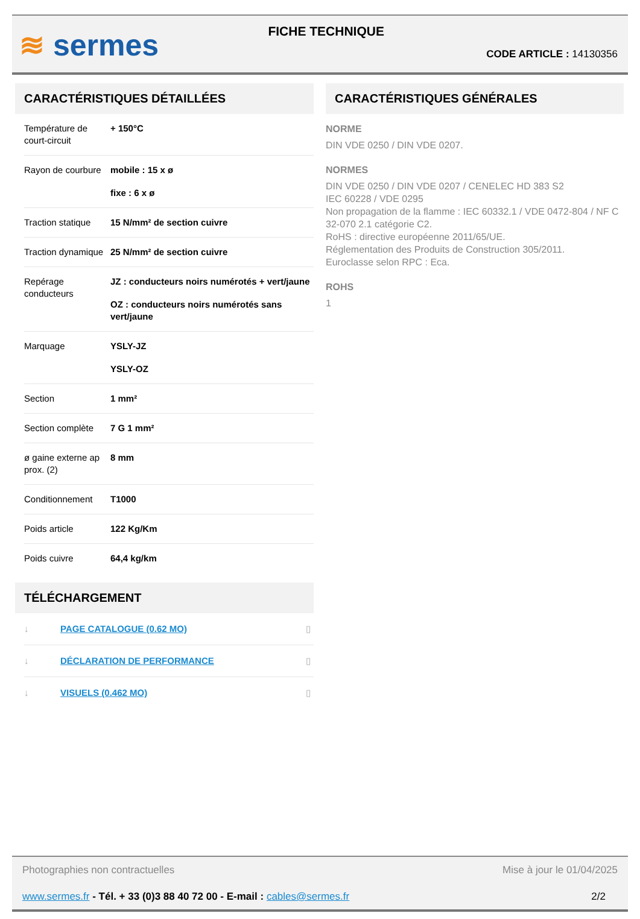≋ sermes
FICHE TECHNIQUE
CODE ARTICLE : 14130356
CARACTÉRISTIQUES DÉTAILLÉES
| Température de court-circuit | + 150°C |
| Rayon de courbure | mobile : 15 x ø fixe : 6 x ø |
| Traction statique | 15 N/mm² de section cuivre |
| Traction dynamique | 25 N/mm² de section cuivre |
| Repérage conducteurs | JZ : conducteurs noirs numérotés + vert/jaune OZ : conducteurs noirs numérotés sans vert/jaune |
| Marquage | YSLY-JZ YSLY-OZ |
| Section | 1 mm² |
| Section complète | 7 G 1 mm² |
| ø gaine externe ap prox. (2) | 8 mm |
| Conditionnement | T1000 |
| Poids article | 122 Kg/Km |
| Poids cuivre | 64,4 kg/km |
TÉLÉCHARGEMENT
| ↓ | PAGE CATALOGUE (0.62 MO) | ▯ |
| ↓ | DÉCLARATION DE PERFORMANCE | ▯ |
| ↓ | VISUELS (0.462 MO) | ▯ |
CARACTÉRISTIQUES GÉNÉRALES
NORME
DIN VDE 0250 / DIN VDE 0207.
NORMES
DIN VDE 0250 / DIN VDE 0207 / CENELEC HD 383 S2
IEC 60228 / VDE 0295
Non propagation de la flamme : IEC 60332.1 / VDE 0472-804 / NF C 32-070 2.1 catégorie C2.
RoHS : directive européenne 2011/65/UE.
Réglementation des Produits de Construction 305/2011.
Euroclasse selon RPC : Eca.
ROHS
1
Photographies non contractuelles Mise à jour le 01/04/2025
www.sermes.fr - Tél. + 33 (0)3 88 40 72 00 - E-mail : cables@sermes.fr 2/2